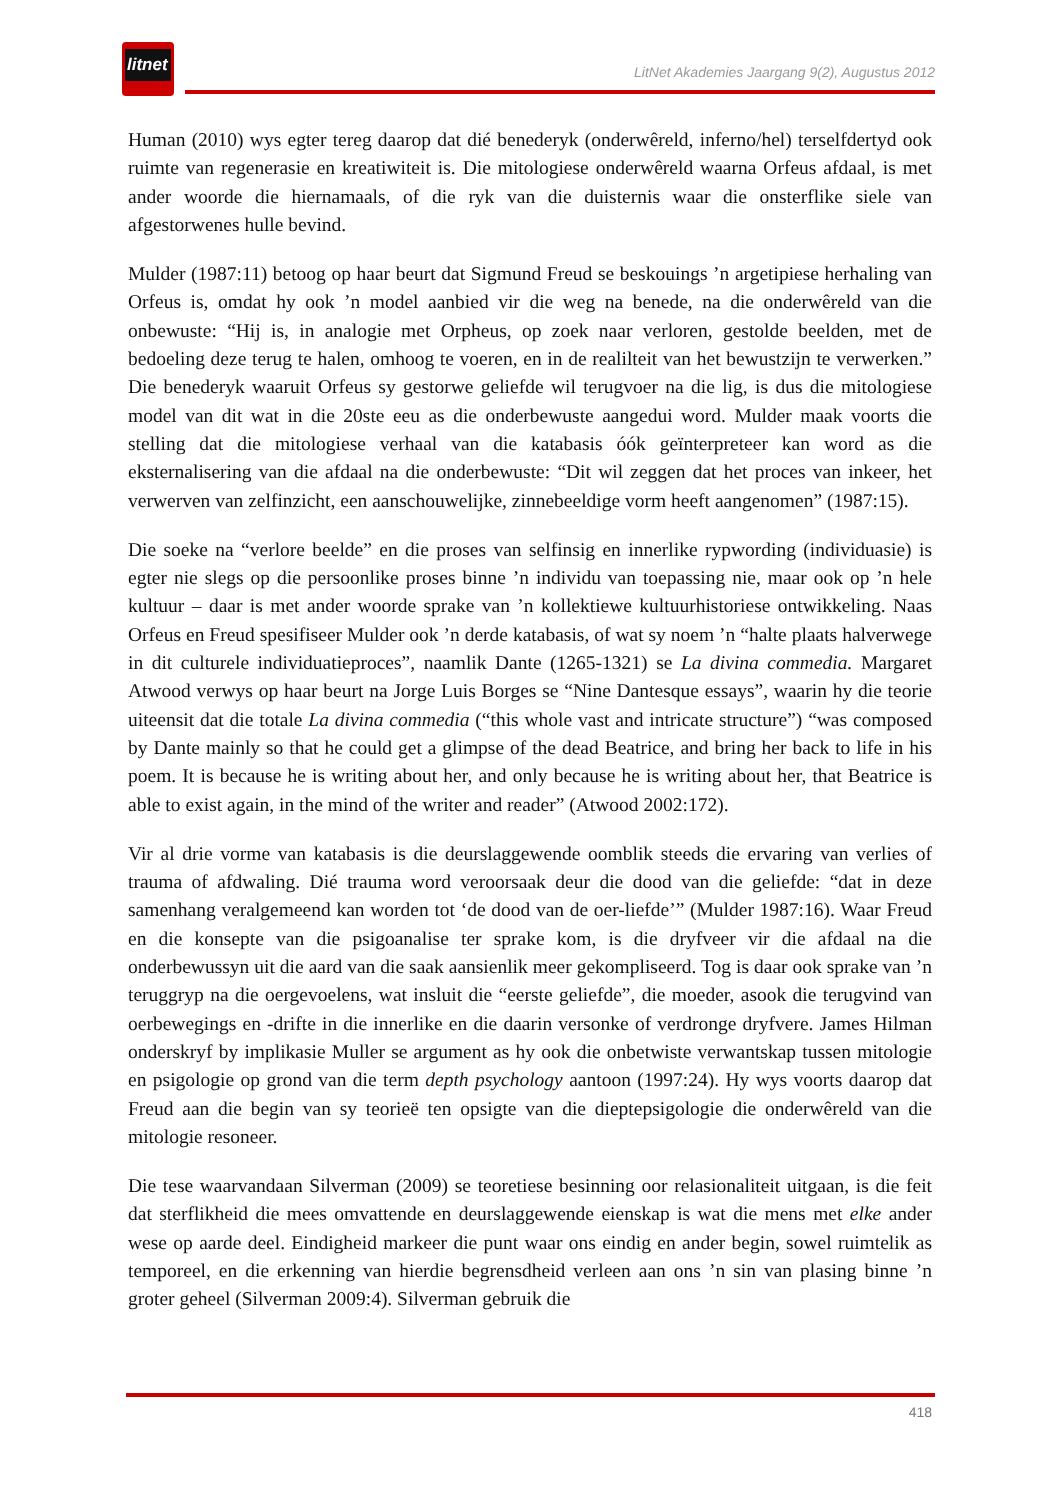litnet
LitNet Akademies Jaargang 9(2), Augustus 2012
Human (2010) wys egter tereg daarop dat dié benederyk (onderwêreld, inferno/hel) terselfdertyd ook ruimte van regenerasie en kreatiwiteit is. Die mitologiese onderwêreld waarna Orfeus afdaal, is met ander woorde die hiernamaals, of die ryk van die duisternis waar die onsterflike siele van afgestorwenes hulle bevind.
Mulder (1987:11) betoog op haar beurt dat Sigmund Freud se beskouings ’n argetipiese herhaling van Orfeus is, omdat hy ook ’n model aanbied vir die weg na benede, na die onderwêreld van die onbewuste: “Hij is, in analogie met Orpheus, op zoek naar verloren, gestolde beelden, met de bedoeling deze terug te halen, omhoog te voeren, en in de realilteit van het bewustzijn te verwerken.” Die benederyk waaruit Orfeus sy gestorwe geliefde wil terugvoer na die lig, is dus die mitologiese model van dit wat in die 20ste eeu as die onderbewuste aangedui word. Mulder maak voorts die stelling dat die mitologiese verhaal van die katabasis óók geïnterpreteer kan word as die eksternalisering van die afdaal na die onderbewuste: “Dit wil zeggen dat het proces van inkeer, het verwerven van zelfinzicht, een aanschouwelijke, zinnebeeldige vorm heeft aangenomen” (1987:15).
Die soeke na “verlore beelde” en die proses van selfinsig en innerlike rypwording (individuasie) is egter nie slegs op die persoonlike proses binne ’n individu van toepassing nie, maar ook op ’n hele kultuur – daar is met ander woorde sprake van ’n kollektiewe kultuurhistoriese ontwikkeling. Naas Orfeus en Freud spesifiseer Mulder ook ’n derde katabasis, of wat sy noem ’n “halte plaats halverwege in dit culturele individuatieproces”, naamlik Dante (1265-1321) se La divina commedia. Margaret Atwood verwys op haar beurt na Jorge Luis Borges se “Nine Dantesque essays”, waarin hy die teorie uiteensit dat die totale La divina commedia (“this whole vast and intricate structure”) “was composed by Dante mainly so that he could get a glimpse of the dead Beatrice, and bring her back to life in his poem. It is because he is writing about her, and only because he is writing about her, that Beatrice is able to exist again, in the mind of the writer and reader” (Atwood 2002:172).
Vir al drie vorme van katabasis is die deurslaggewende oomblik steeds die ervaring van verlies of trauma of afdwaling. Dié trauma word veroorsaak deur die dood van die geliefde: “dat in deze samenhang veralgemeend kan worden tot ‘de dood van de oer-liefde’” (Mulder 1987:16). Waar Freud en die konsepte van die psigoanalise ter sprake kom, is die dryfveer vir die afdaal na die onderbewussyn uit die aard van die saak aansienlik meer gekompliseerd. Tog is daar ook sprake van ’n teruggryp na die oergevoelens, wat insluit die “eerste geliefde”, die moeder, asook die terugvind van oerbewegings en -drifte in die innerlike en die daarin versonke of verdronge dryfvere. James Hilman onderskryf by implikasie Muller se argument as hy ook die onbetwiste verwantskap tussen mitologie en psigologie op grond van die term depth psychology aantoon (1997:24). Hy wys voorts daarop dat Freud aan die begin van sy teorieë ten opsigte van die dieptepsigologie die onderwêreld van die mitologie resoneer.
Die tese waarvandaan Silverman (2009) se teoretiese besinning oor relasionaliteit uitgaan, is die feit dat sterflikheid die mees omvattende en deurslaggewende eienskap is wat die mens met elke ander wese op aarde deel. Eindigheid markeer die punt waar ons eindig en ander begin, sowel ruimtelik as temporeel, en die erkenning van hierdie begrensdheid verleen aan ons ’n sin van plasing binne ’n groter geheel (Silverman 2009:4). Silverman gebruik die
418